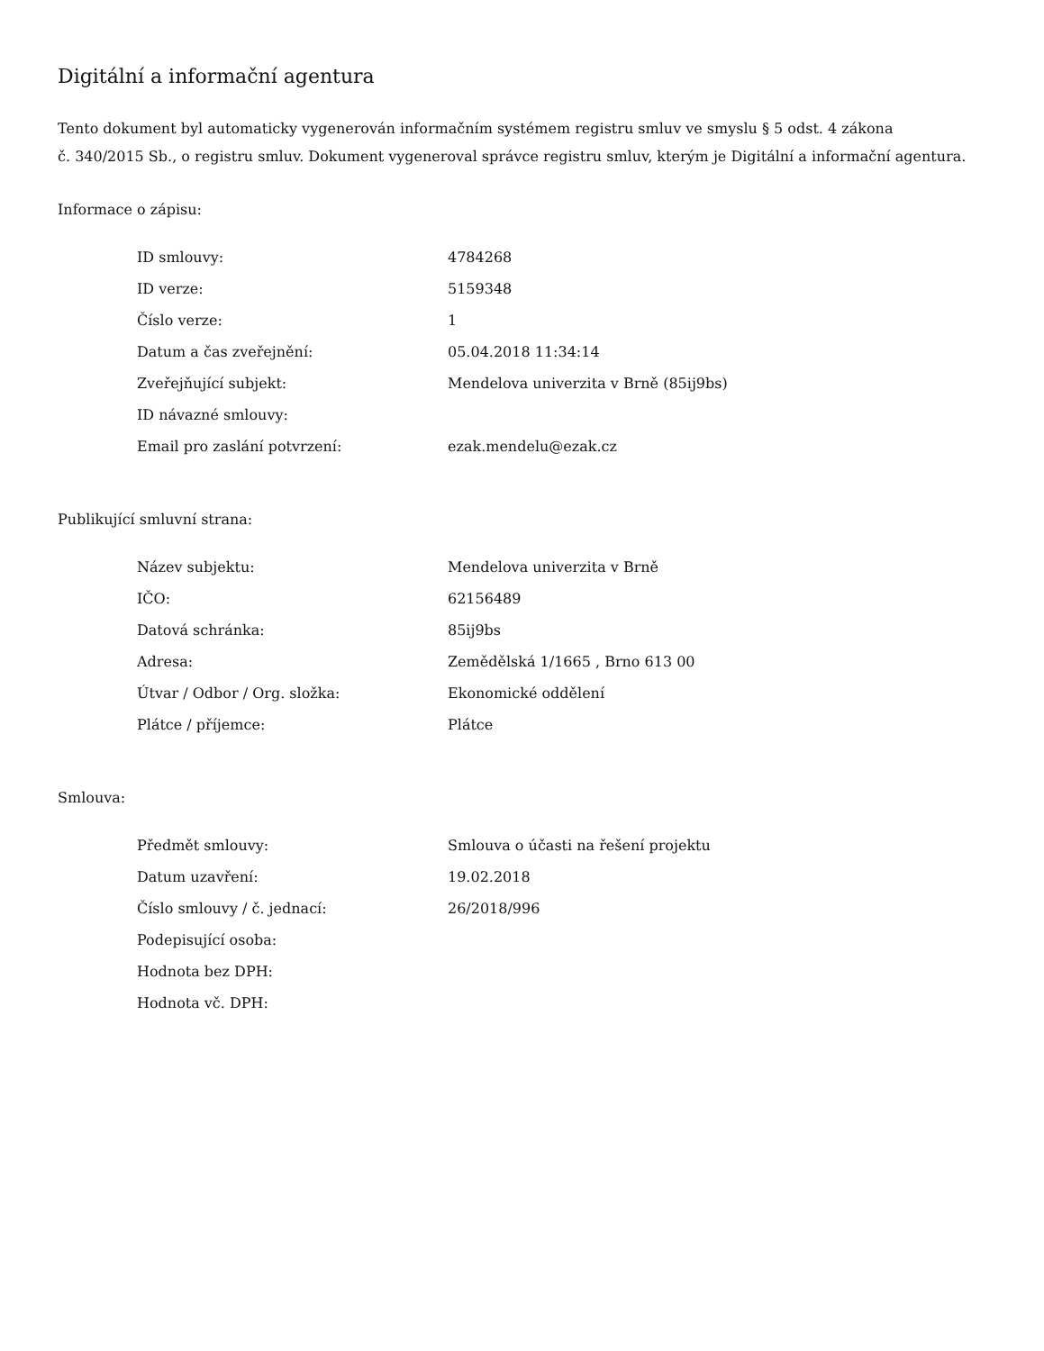Digitální a informační agentura
Tento dokument byl automaticky vygenerován informačním systémem registru smluv ve smyslu § 5 odst. 4 zákona
č. 340/2015 Sb., o registru smluv. Dokument vygeneroval správce registru smluv, kterým je Digitální a informační agentura.
Informace o zápisu:
| ID smlouvy: | 4784268 |
| ID verze: | 5159348 |
| Číslo verze: | 1 |
| Datum a čas zveřejnění: | 05.04.2018 11:34:14 |
| Zveřejňující subjekt: | Mendelova univerzita v Brně (85ij9bs) |
| ID návazné smlouvy: | |
| Email pro zaslání potvrzení: | ezak.mendelu@ezak.cz |
Publikující smluvní strana:
| Název subjektu: | Mendelova univerzita v Brně |
| IČO: | 62156489 |
| Datová schránka: | 85ij9bs |
| Adresa: | Zemědělská 1/1665 , Brno 613 00 |
| Útvar / Odbor / Org. složka: | Ekonomické oddělení |
| Plátce / příjemce: | Plátce |
Smlouva:
| Předmět smlouvy: | Smlouva o účasti na řešení projektu |
| Datum uzavření: | 19.02.2018 |
| Číslo smlouvy / č. jednací: | 26/2018/996 |
| Podepisující osoba: | |
| Hodnota bez DPH: | |
| Hodnota vč. DPH: | |